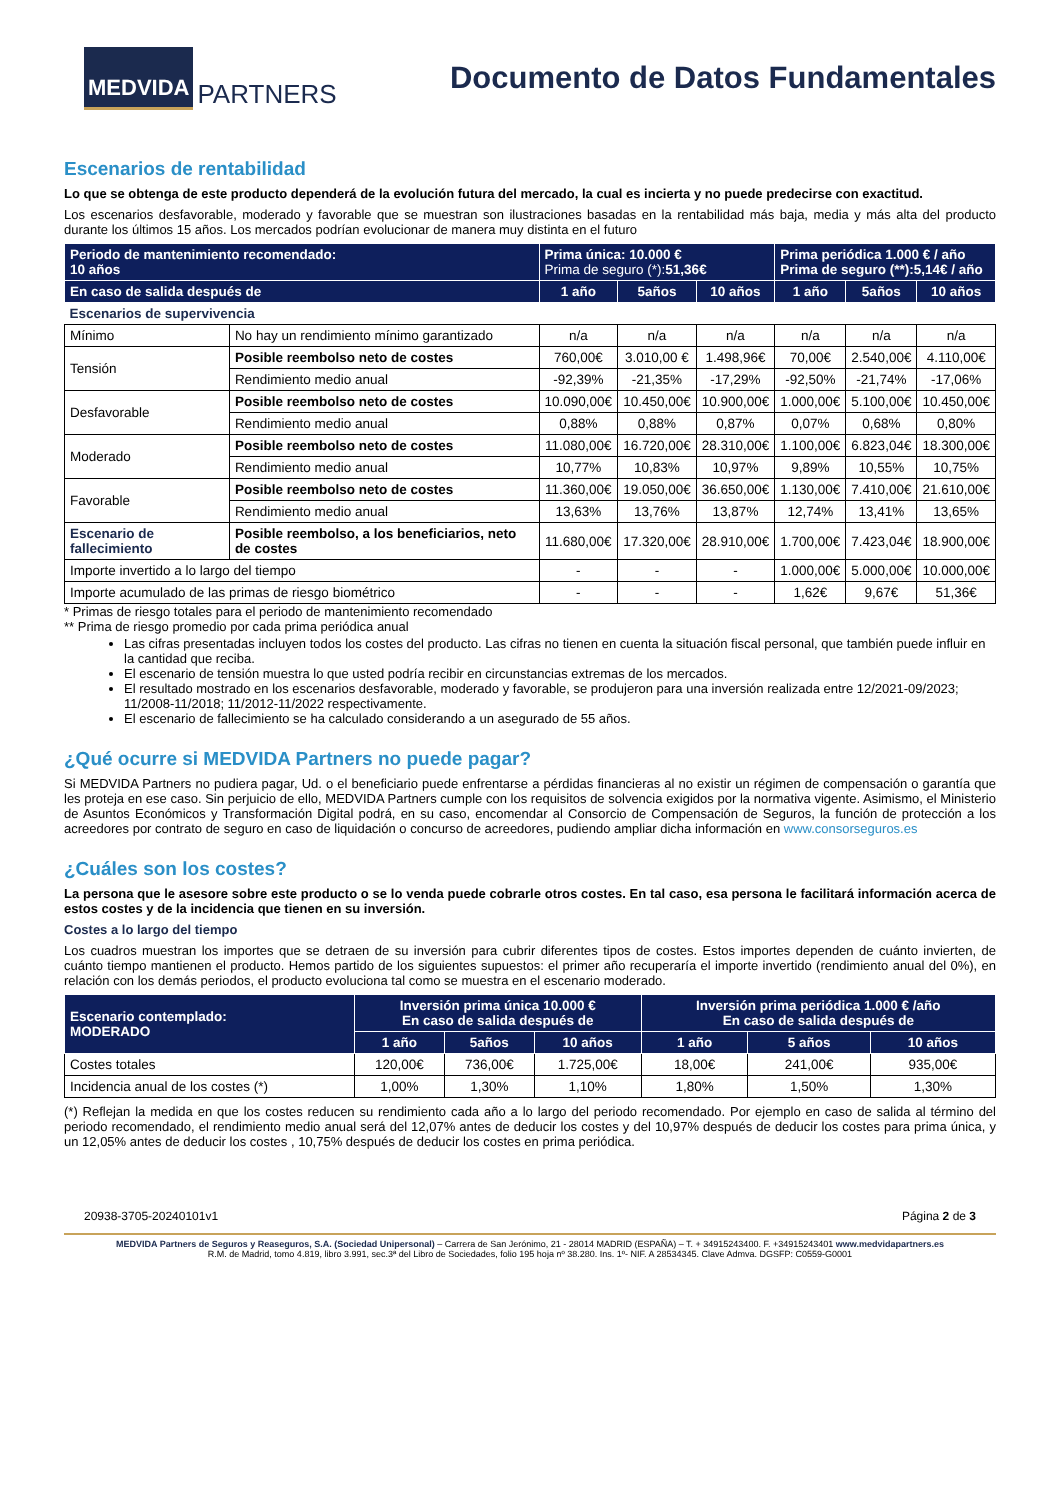MEDVIDA PARTNERS
Documento de Datos Fundamentales
Escenarios de rentabilidad
Lo que se obtenga de este producto dependerá de la evolución futura del mercado, la cual es incierta y no puede predecirse con exactitud.
Los escenarios desfavorable, moderado y favorable que se muestran son ilustraciones basadas en la rentabilidad más baja, media y más alta del producto durante los últimos 15 años. Los mercados podrían evolucionar de manera muy distinta en el futuro
| Periodo de mantenimiento recomendado: 10 años | | Prima única: 10.000 € Prima de seguro (*): 51,36€ | | | Prima periódica 1.000 € / año Prima de seguro (**):5,14€ / año | | |
| --- | --- | --- | --- | --- | --- | --- | --- |
| En caso de salida después de | | 1 año | 5años | 10 años | 1 año | 5años | 10 años |
| Escenarios de supervivencia | | | | | | | |
| Mínimo | No hay un rendimiento mínimo garantizado | n/a | n/a | n/a | n/a | n/a | n/a |
| Tensión | Posible reembolso neto de costes | 760,00€ | 3.010,00 € | 1.498,96€ | 70,00€ | 2.540,00€ | 4.110,00€ |
| | Rendimiento medio anual | -92,39% | -21,35% | -17,29% | -92,50% | -21,74% | -17,06% |
| Desfavorable | Posible reembolso neto de costes | 10.090,00€ | 10.450,00€ | 10.900,00€ | 1.000,00€ | 5.100,00€ | 10.450,00€ |
| | Rendimiento medio anual | 0,88% | 0,88% | 0,87% | 0,07% | 0,68% | 0,80% |
| Moderado | Posible reembolso neto de costes | 11.080,00€ | 16.720,00€ | 28.310,00€ | 1.100,00€ | 6.823,04€ | 18.300,00€ |
| | Rendimiento medio anual | 10,77% | 10,83% | 10,97% | 9,89% | 10,55% | 10,75% |
| Favorable | Posible reembolso neto de costes | 11.360,00€ | 19.050,00€ | 36.650,00€ | 1.130,00€ | 7.410,00€ | 21.610,00€ |
| | Rendimiento medio anual | 13,63% | 13,76% | 13,87% | 12,74% | 13,41% | 13,65% |
| Escenario de fallecimiento | Posible reembolso, a los beneficiarios, neto de costes | 11.680,00€ | 17.320,00€ | 28.910,00€ | 1.700,00€ | 7.423,04€ | 18.900,00€ |
| Importe invertido a lo largo del tiempo | | - | - | - | 1.000,00€ | 5.000,00€ | 10.000,00€ |
| Importe acumulado de las primas de riesgo biométrico | | - | - | - | 1,62€ | 9,67€ | 51,36€ |
* Primas de riesgo totales para el periodo de mantenimiento recomendado
** Prima de riesgo promedio por cada prima periódica anual
Las cifras presentadas incluyen todos los costes del producto. Las cifras no tienen en cuenta la situación fiscal personal, que también puede influir en la cantidad que reciba.
El escenario de tensión muestra lo que usted podría recibir en circunstancias extremas de los mercados.
El resultado mostrado en los escenarios desfavorable, moderado y favorable, se produjeron para una inversión realizada entre 12/2021-09/2023; 11/2008-11/2018; 11/2012-11/2022 respectivamente.
El escenario de fallecimiento se ha calculado considerando a un asegurado de 55 años.
¿Qué ocurre si MEDVIDA Partners no puede pagar?
Si MEDVIDA Partners no pudiera pagar, Ud. o el beneficiario puede enfrentarse a pérdidas financieras al no existir un régimen de compensación o garantía que les proteja en ese caso. Sin perjuicio de ello, MEDVIDA Partners cumple con los requisitos de solvencia exigidos por la normativa vigente. Asimismo, el Ministerio de Asuntos Económicos y Transformación Digital podrá, en su caso, encomendar al Consorcio de Compensación de Seguros, la función de protección a los acreedores por contrato de seguro en caso de liquidación o concurso de acreedores, pudiendo ampliar dicha información en www.consorseguros.es
¿Cuáles son los costes?
La persona que le asesore sobre este producto o se lo venda puede cobrarle otros costes. En tal caso, esa persona le facilitará información acerca de estos costes y de la incidencia que tienen en su inversión.
Costes a lo largo del tiempo
Los cuadros muestran los importes que se detraen de su inversión para cubrir diferentes tipos de costes. Estos importes dependen de cuánto invierten, de cuánto tiempo mantienen el producto. Hemos partido de los siguientes supuestos: el primer año recuperaría el importe invertido (rendimiento anual del 0%), en relación con los demás periodos, el producto evoluciona tal como se muestra en el escenario moderado.
| Escenario contemplado: MODERADO | Inversión prima única 10.000 € En caso de salida después de | | | Inversión prima periódica 1.000 € /año En caso de salida después de | | |
| --- | --- | --- | --- | --- | --- | --- |
| | 1 año | 5años | 10 años | 1 año | 5 años | 10 años |
| Costes totales | 120,00€ | 736,00€ | 1.725,00€ | 18,00€ | 241,00€ | 935,00€ |
| Incidencia anual de los costes (*) | 1,00% | 1,30% | 1,10% | 1,80% | 1,50% | 1,30% |
(*) Reflejan la medida en que los costes reducen su rendimiento cada año a lo largo del periodo recomendado. Por ejemplo en caso de salida al término del periodo recomendado, el rendimiento medio anual será del 12,07% antes de deducir los costes y del 10,97% después de deducir los costes para prima única, y un 12,05% antes de deducir los costes , 10,75% después de deducir los costes en prima periódica.
20938-3705-20240101v1 Página 2 de 3
MEDVIDA Partners de Seguros y Reaseguros, S.A. (Sociedad Unipersonal) – Carrera de San Jerónimo, 21 - 28014 MADRID (ESPAÑA) – T. + 34915243400. F. +34915243401 www.medvidapartners.es
R.M. de Madrid, tomo 4.819, libro 3.991, sec.3ª del Libro de Sociedades, folio 195 hoja nº 38.280. Ins. 1º- NIF. A 28534345. Clave Admva. DGSFP: C0559-G0001